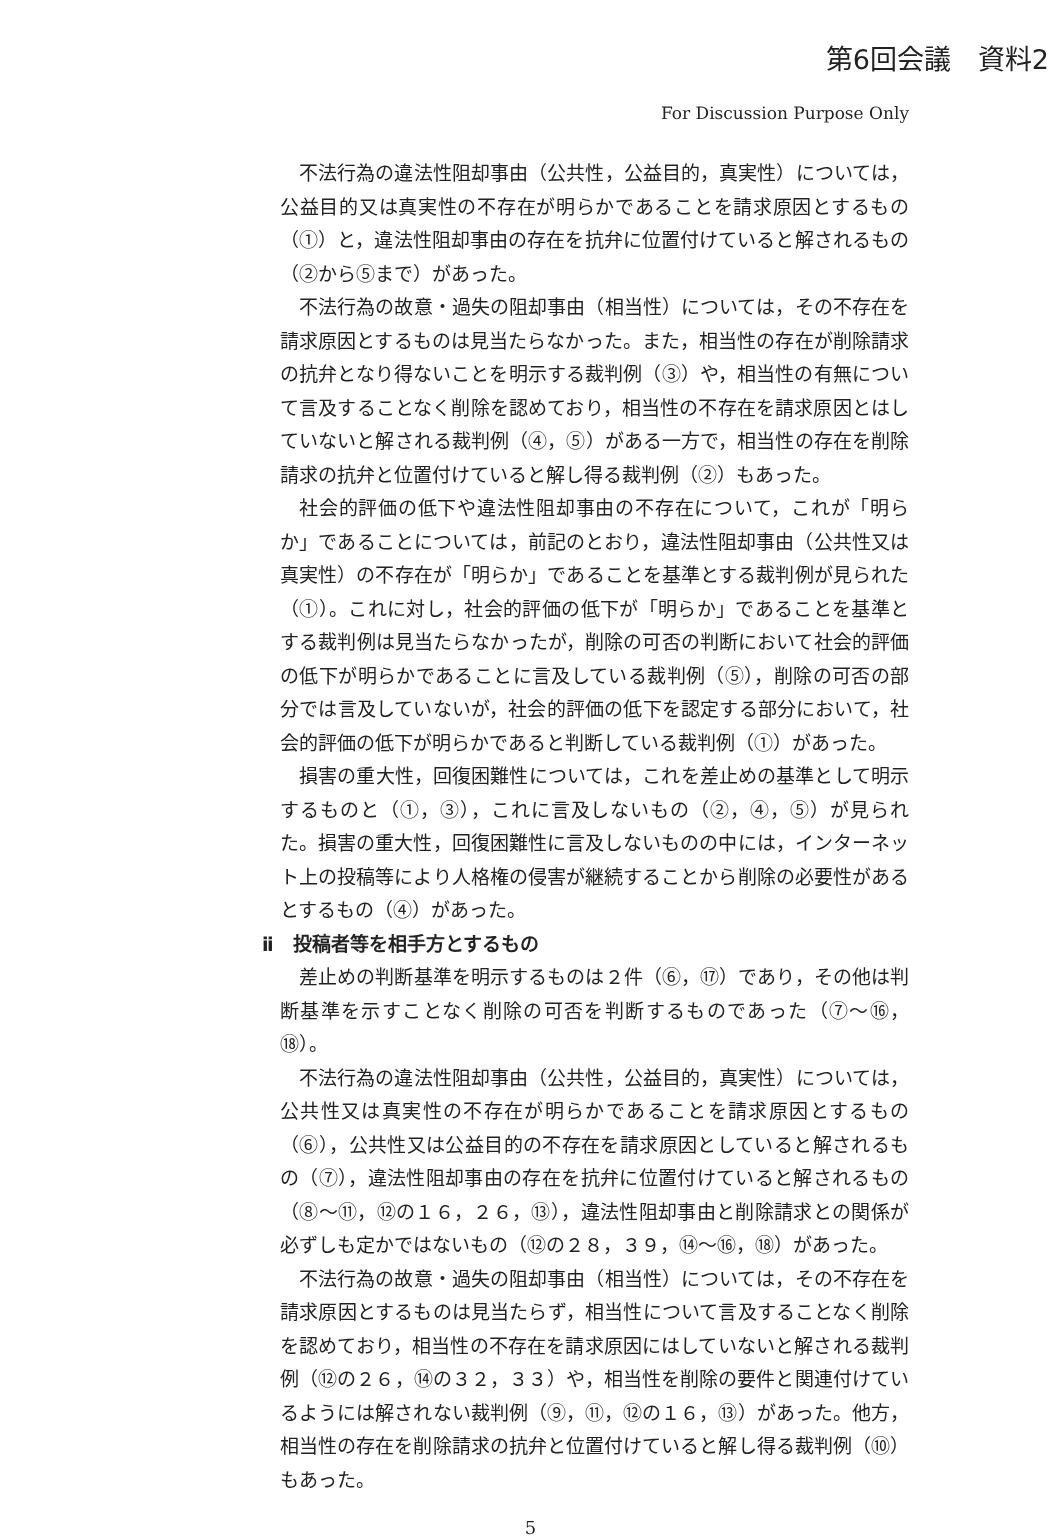第6回会議　資料2
For Discussion Purpose Only
不法行為の違法性阻却事由（公共性，公益目的，真実性）については，公益目的又は真実性の不存在が明らかであることを請求原因とするもの（①）と，違法性阻却事由の存在を抗弁に位置付けていると解されるもの（②から⑤まで）があった。
不法行為の故意・過失の阻却事由（相当性）については，その不存在を請求原因とするものは見当たらなかった。また，相当性の存在が削除請求の抗弁となり得ないことを明示する裁判例（③）や，相当性の有無について言及することなく削除を認めており，相当性の不存在を請求原因とはしていないと解される裁判例（④，⑤）がある一方で，相当性の存在を削除請求の抗弁と位置付けていると解し得る裁判例（②）もあった。
社会的評価の低下や違法性阻却事由の不存在について，これが「明らか」であることについては，前記のとおり，違法性阻却事由（公共性又は真実性）の不存在が「明らか」であることを基準とする裁判例が見られた（①）。これに対し，社会的評価の低下が「明らか」であることを基準とする裁判例は見当たらなかったが，削除の可否の判断において社会的評価の低下が明らかであることに言及している裁判例（⑤），削除の可否の部分では言及していないが，社会的評価の低下を認定する部分において，社会的評価の低下が明らかであると判断している裁判例（①）があった。
損害の重大性，回復困難性については，これを差止めの基準として明示するものと（①，③），これに言及しないもの（②，④，⑤）が見られた。損害の重大性，回復困難性に言及しないものの中には，インターネット上の投稿等により人格権の侵害が継続することから削除の必要性があるとするもの（④）があった。
ⅱ　投稿者等を相手方とするもの
差止めの判断基準を明示するものは２件（⑥，⑰）であり，その他は判断基準を示すことなく削除の可否を判断するものであった（⑦～⑯，⑱）。
不法行為の違法性阻却事由（公共性，公益目的，真実性）については，公共性又は真実性の不存在が明らかであることを請求原因とするもの（⑥），公共性又は公益目的の不存在を請求原因としていると解されるもの（⑦），違法性阻却事由の存在を抗弁に位置付けていると解されるもの（⑧～⑪，⑫の１６，２６，⑬），違法性阻却事由と削除請求との関係が必ずしも定かではないもの（⑫の２８，３９，⑭～⑯，⑱）があった。
不法行為の故意・過失の阻却事由（相当性）については，その不存在を請求原因とするものは見当たらず，相当性について言及することなく削除を認めており，相当性の不存在を請求原因にはしていないと解される裁判例（⑫の２６，⑭の３２，３３）や，相当性を削除の要件と関連付けているようには解されない裁判例（⑨，⑪，⑫の１６，⑬）があった。他方，相当性の存在を削除請求の抗弁と位置付けていると解し得る裁判例（⑩）もあった。
5